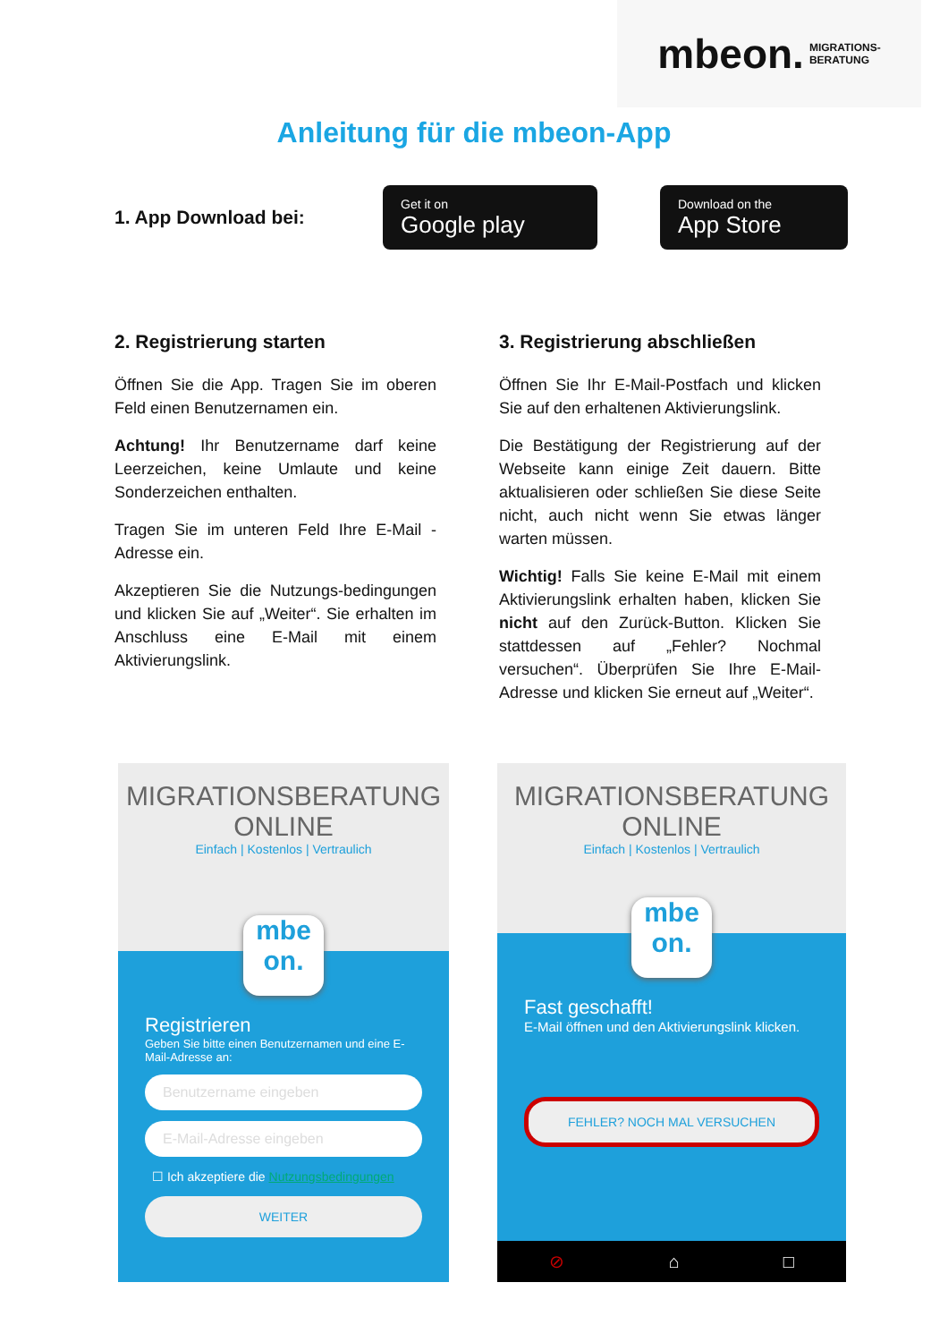mbeon. MIGRATIONS-
BERATUNG
Anleitung für die mbeon-App
1. App Download bei:
Get it on
Google play
Download on the
App Store
2. Registrierung starten
Öffnen Sie die App. Tragen Sie im oberen Feld einen Benutzernamen ein.
Achtung! Ihr Benutzername darf keine Leerzeichen, keine Umlaute und keine Sonderzeichen enthalten.
Tragen Sie im unteren Feld Ihre E-Mail - Adresse ein.
Akzeptieren Sie die Nutzungs-bedingungen und klicken Sie auf „Weiter“. Sie erhalten im Anschluss eine E-Mail mit einem Aktivierungslink.
3. Registrierung abschließen
Öffnen Sie Ihr E-Mail-Postfach und klicken Sie auf den erhaltenen Aktivierungslink.
Die Bestätigung der Registrierung auf der Webseite kann einige Zeit dauern. Bitte aktualisieren oder schließen Sie diese Seite nicht, auch nicht wenn Sie etwas länger warten müssen.
Wichtig! Falls Sie keine E-Mail mit einem Aktivierungslink erhalten haben, klicken Sie nicht auf den Zurück-Button. Klicken Sie stattdessen auf „Fehler? Nochmal versuchen“. Überprüfen Sie Ihre E-Mail-Adresse und klicken Sie erneut auf „Weiter“.
MIGRATIONSBERATUNG
ONLINE
Einfach | Kostenlos | Vertraulich
mbe
on.
Registrieren
Geben Sie bitte einen Benutzernamen und eine E-Mail-Adresse an:
Benutzername eingeben
E-Mail-Adresse eingeben
☐ Ich akzeptiere die Nutzungsbedingungen
WEITER
MIGRATIONSBERATUNG
ONLINE
Einfach | Kostenlos | Vertraulich
mbe
on.
Fast geschafft!
E-Mail öffnen und den Aktivierungslink klicken.
FEHLER? NOCH MAL VERSUCHEN
⊘ ⌂ □